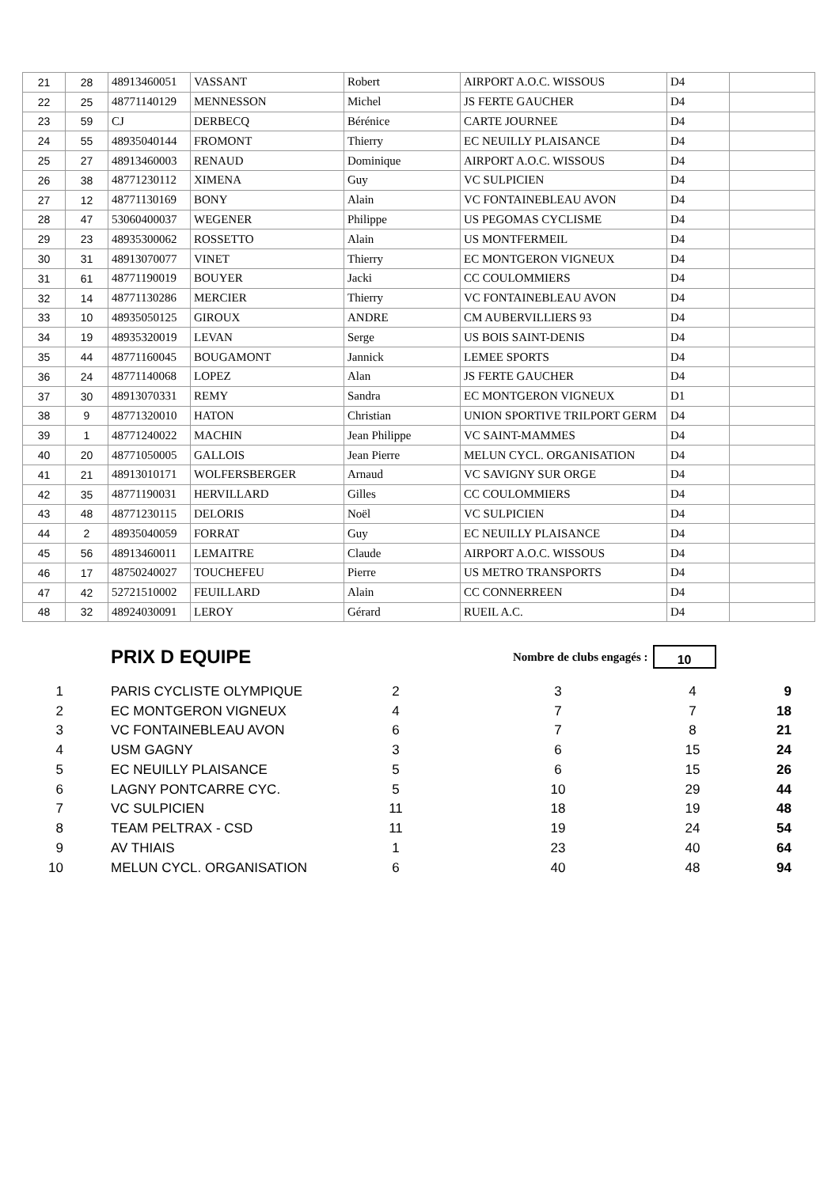| 21 | 28 | 48913460051 | VASSANT | Robert | AIRPORT A.O.C. WISSOUS | D4 | |
| 22 | 25 | 48771140129 | MENNESSON | Michel | JS FERTE GAUCHER | D4 | |
| 23 | 59 | CJ | DERBECQ | Bérénice | CARTE JOURNEE | D4 | |
| 24 | 55 | 48935040144 | FROMONT | Thierry | EC NEUILLY PLAISANCE | D4 | |
| 25 | 27 | 48913460003 | RENAUD | Dominique | AIRPORT A.O.C. WISSOUS | D4 | |
| 26 | 38 | 48771230112 | XIMENA | Guy | VC SULPICIEN | D4 | |
| 27 | 12 | 48771130169 | BONY | Alain | VC FONTAINEBLEAU AVON | D4 | |
| 28 | 47 | 53060400037 | WEGENER | Philippe | US PEGOMAS CYCLISME | D4 | |
| 29 | 23 | 48935300062 | ROSSETTO | Alain | US MONTFERMEIL | D4 | |
| 30 | 31 | 48913070077 | VINET | Thierry | EC MONTGERON VIGNEUX | D4 | |
| 31 | 61 | 48771190019 | BOUYER | Jacki | CC COULOMMIERS | D4 | |
| 32 | 14 | 48771130286 | MERCIER | Thierry | VC FONTAINEBLEAU AVON | D4 | |
| 33 | 10 | 48935050125 | GIROUX | ANDRE | CM AUBERVILLIERS 93 | D4 | |
| 34 | 19 | 48935320019 | LEVAN | Serge | US BOIS SAINT-DENIS | D4 | |
| 35 | 44 | 48771160045 | BOUGAMONT | Jannick | LEMEE SPORTS | D4 | |
| 36 | 24 | 48771140068 | LOPEZ | Alan | JS FERTE GAUCHER | D4 | |
| 37 | 30 | 48913070331 | REMY | Sandra | EC MONTGERON VIGNEUX | D1 | |
| 38 | 9 | 48771320010 | HATON | Christian | UNION SPORTIVE TRILPORT GERM | D4 | |
| 39 | 1 | 48771240022 | MACHIN | Jean Philippe | VC SAINT-MAMMES | D4 | |
| 40 | 20 | 48771050005 | GALLOIS | Jean Pierre | MELUN CYCL. ORGANISATION | D4 | |
| 41 | 21 | 48913010171 | WOLFERSBERGER | Arnaud | VC SAVIGNY SUR ORGE | D4 | |
| 42 | 35 | 48771190031 | HERVILLARD | Gilles | CC COULOMMIERS | D4 | |
| 43 | 48 | 48771230115 | DELORIS | Noël | VC SULPICIEN | D4 | |
| 44 | 2 | 48935040059 | FORRAT | Guy | EC NEUILLY PLAISANCE | D4 | |
| 45 | 56 | 48913460011 | LEMAITRE | Claude | AIRPORT A.O.C. WISSOUS | D4 | |
| 46 | 17 | 48750240027 | TOUCHEFEU | Pierre | US METRO TRANSPORTS | D4 | |
| 47 | 42 | 52721510002 | FEUILLARD | Alain | CC CONNERREEN | D4 | |
| 48 | 32 | 48924030091 | LEROY | Gérard | RUEIL A.C. | D4 | |
PRIX D EQUIPE
Nombre de clubs engagés :
10
| 1 | PARIS CYCLISTE OLYMPIQUE | 2 | 3 | 4 | 9 |
| 2 | EC MONTGERON VIGNEUX | 4 | 7 | 7 | 18 |
| 3 | VC FONTAINEBLEAU AVON | 6 | 7 | 8 | 21 |
| 4 | USM GAGNY | 3 | 6 | 15 | 24 |
| 5 | EC NEUILLY PLAISANCE | 5 | 6 | 15 | 26 |
| 6 | LAGNY PONTCARRE CYC. | 5 | 10 | 29 | 44 |
| 7 | VC SULPICIEN | 11 | 18 | 19 | 48 |
| 8 | TEAM PELTRAX - CSD | 11 | 19 | 24 | 54 |
| 9 | AV THIAIS | 1 | 23 | 40 | 64 |
| 10 | MELUN CYCL. ORGANISATION | 6 | 40 | 48 | 94 |